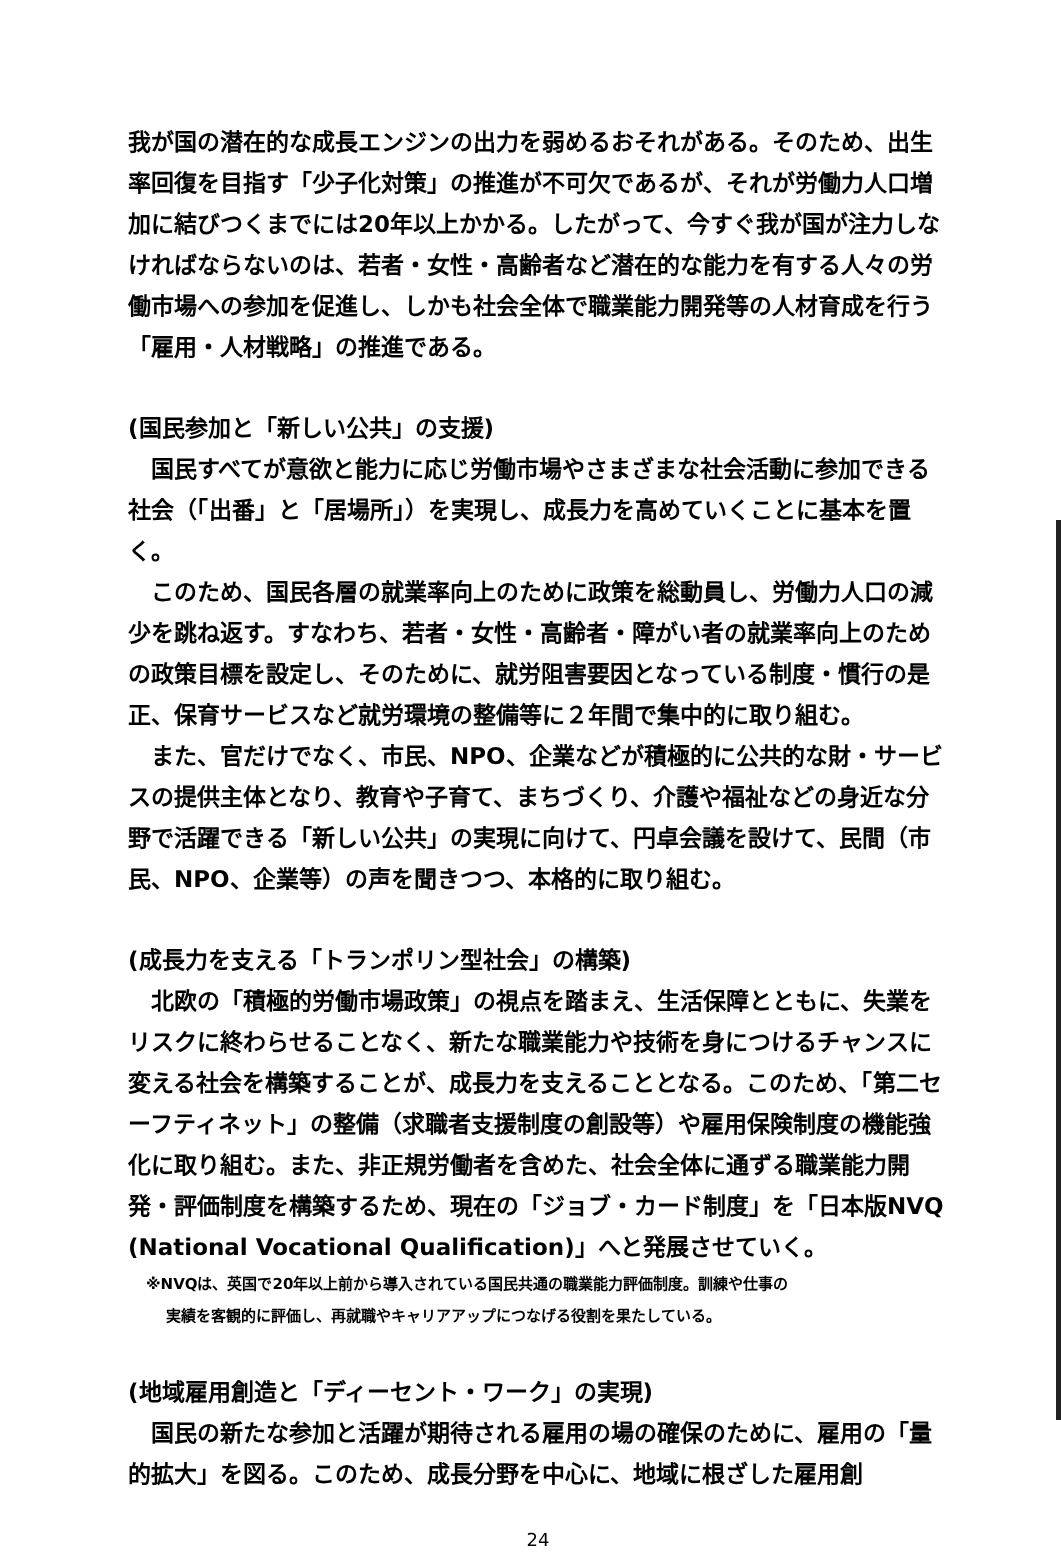我が国の潜在的な成長エンジンの出力を弱めるおそれがある。そのため、出生率回復を目指す「少子化対策」の推進が不可欠であるが、それが労働力人口増加に結びつくまでには20年以上かかる。したがって、今すぐ我が国が注力しなければならないのは、若者・女性・高齢者など潜在的な能力を有する人々の労働市場への参加を促進し、しかも社会全体で職業能力開発等の人材育成を行う「雇用・人材戦略」の推進である。
(国民参加と「新しい公共」の支援)
　国民すべてが意欲と能力に応じ労働市場やさまざまな社会活動に参加できる社会（「出番」と「居場所」）を実現し、成長力を高めていくことに基本を置く。
　このため、国民各層の就業率向上のために政策を総動員し、労働力人口の減少を跳ね返す。すなわち、若者・女性・高齢者・障がい者の就業率向上のための政策目標を設定し、そのために、就労阻害要因となっている制度・慣行の是正、保育サービスなど就労環境の整備等に２年間で集中的に取り組む。
　また、官だけでなく、市民、NPO、企業などが積極的に公共的な財・サービスの提供主体となり、教育や子育て、まちづくり、介護や福祉などの身近な分野で活躍できる「新しい公共」の実現に向けて、円卓会議を設けて、民間（市民、NPO、企業等）の声を聞きつつ、本格的に取り組む。
(成長力を支える「トランポリン型社会」の構築)
　北欧の「積極的労働市場政策」の視点を踏まえ、生活保障とともに、失業をリスクに終わらせることなく、新たな職業能力や技術を身につけるチャンスに変える社会を構築することが、成長力を支えることとなる。このため、「第二セーフティネット」の整備（求職者支援制度の創設等）や雇用保険制度の機能強化に取り組む。また、非正規労働者を含めた、社会全体に通ずる職業能力開発・評価制度を構築するため、現在の「ジョブ・カード制度」を「日本版NVQ (National Vocational Qualification)」へと発展させていく。
※NVQは、英国で20年以上前から導入されている国民共通の職業能力評価制度。訓練や仕事の
実績を客観的に評価し、再就職やキャリアアップにつなげる役割を果たしている。
(地域雇用創造と「ディーセント・ワーク」の実現)
　国民の新たな参加と活躍が期待される雇用の場の確保のために、雇用の「量的拡大」を図る。このため、成長分野を中心に、地域に根ざした雇用創
24